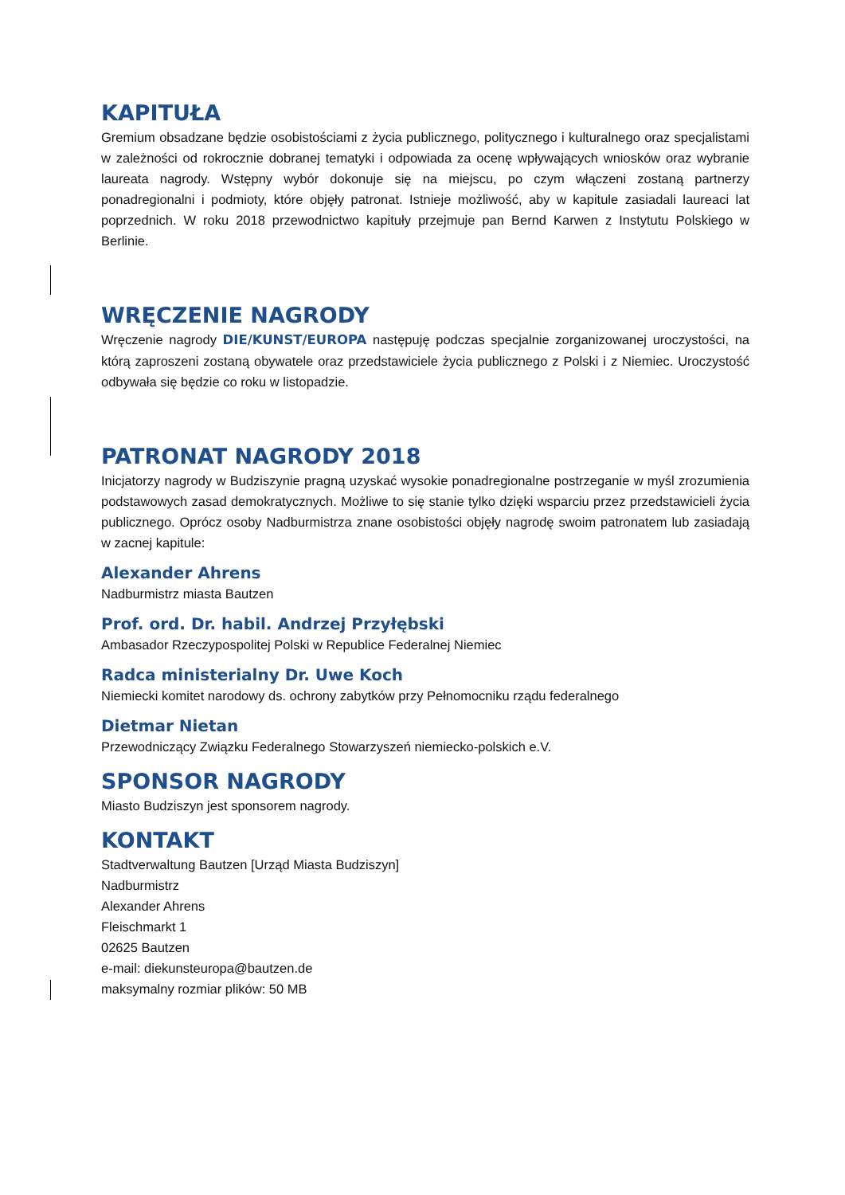KAPITUŁA
Gremium obsadzane będzie osobistościami z życia publicznego, politycznego i kulturalnego oraz specjalistami w zależności od rokrocznie dobranej tematyki i odpowiada za ocenę wpływających wniosków oraz wybranie laureata nagrody. Wstępny wybór dokonuje się na miejscu, po czym włączeni zostaną partnerzy ponadregionalni i podmioty, które objęły patronat. Istnieje możliwość, aby w kapitule zasiadali laureaci lat poprzednich. W roku 2018 przewodnictwo kapituły przejmuje pan Bernd Karwen z Instytutu Polskiego w Berlinie.
WRĘCZENIE NAGRODY
Wręczenie nagrody DIE/KUNST/EUROPA następuję podczas specjalnie zorganizowanej uroczystości, na którą zaproszeni zostaną obywatele oraz przedstawiciele życia publicznego z Polski i z Niemiec. Uroczystość odbywała się będzie co roku w listopadzie.
PATRONAT NAGRODY 2018
Inicjatorzy nagrody w Budziszynie pragną uzyskać wysokie ponadregionalne postrzeganie w myśl zrozumienia podstawowych zasad demokratycznych. Możliwe to się stanie tylko dzięki wsparciu przez przedstawicieli życia publicznego. Oprócz osoby Nadburmistrza znane osobistości objęły nagrodę swoim patronatem lub zasiadają w zacnej kapitule:
Alexander Ahrens
Nadburmistrz miasta Bautzen
Prof. ord. Dr. habil. Andrzej Przyłębski
Ambasador Rzeczypospolitej Polski w Republice Federalnej Niemiec
Radca ministerialny Dr. Uwe Koch
Niemiecki komitet narodowy ds. ochrony zabytków przy Pełnomocniku rządu federalnego
Dietmar Nietan
Przewodniczący Związku Federalnego Stowarzyszeń niemiecko-polskich e.V.
SPONSOR NAGRODY
Miasto Budziszyn jest sponsorem nagrody.
KONTAKT
Stadtverwaltung Bautzen [Urząd Miasta Budziszyn]
Nadburmistrz
Alexander Ahrens
Fleischmarkt 1
02625 Bautzen
e-mail: diekunsteuropa@bautzen.de
maksymalny rozmiar plików: 50 MB